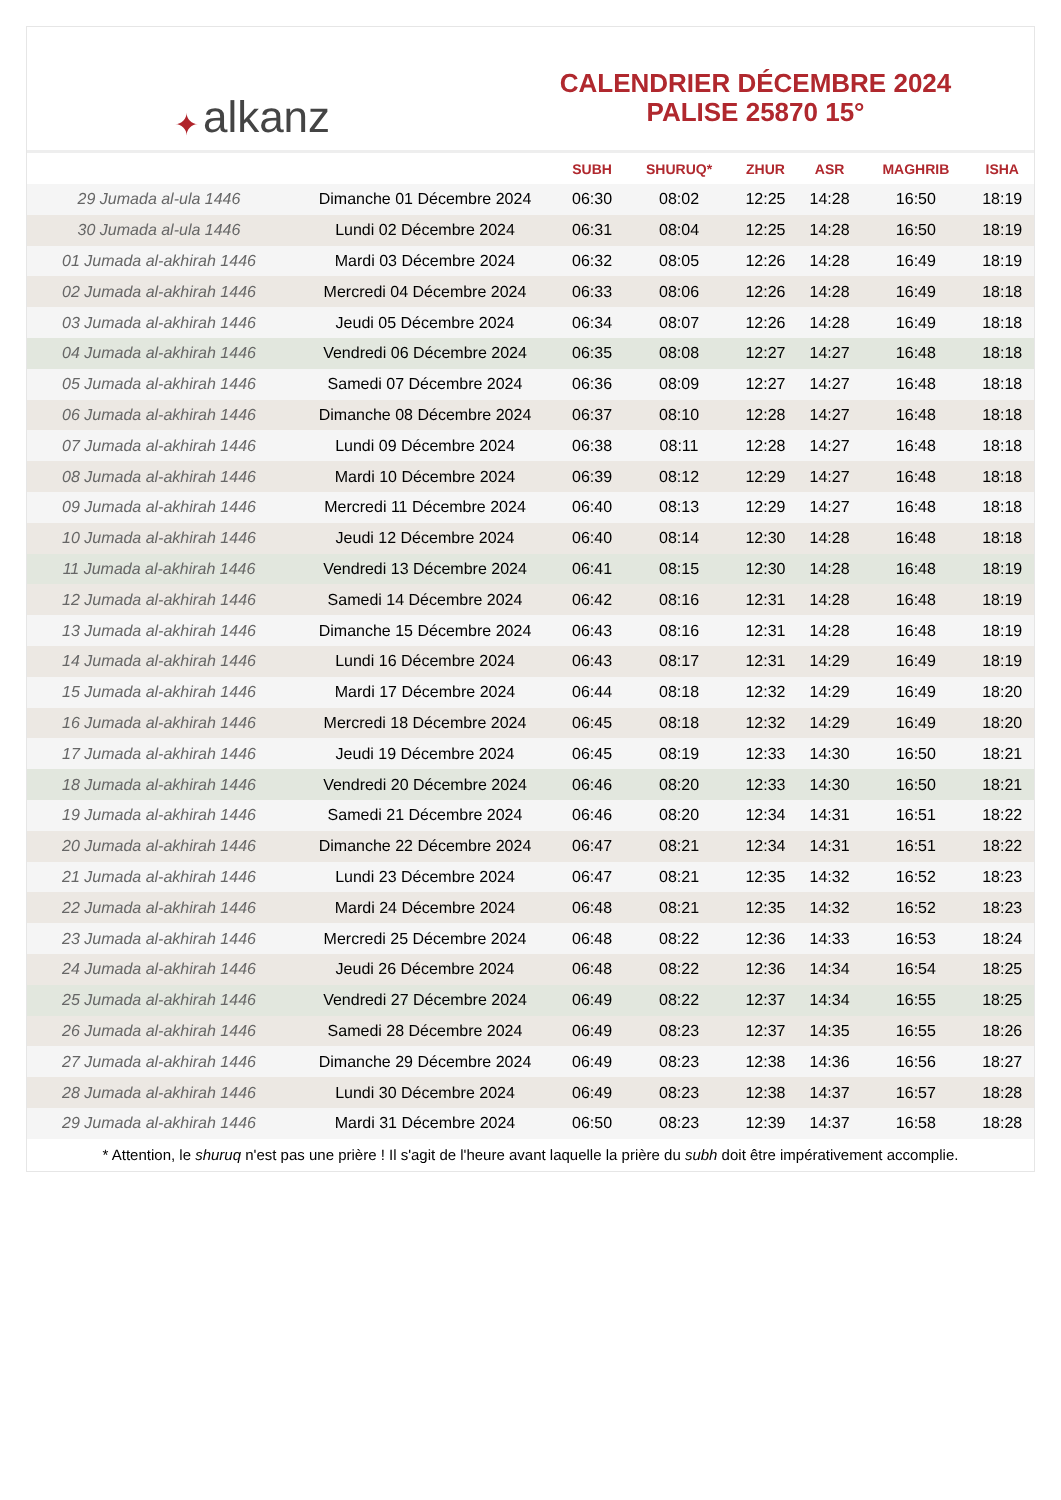✦ alkanz
CALENDRIER DÉCEMBRE 2024
PALISE 25870 15°
| | | SUBH | SHURUQ* | ZHUR | ASR | MAGHRIB | ISHA |
| --- | --- | --- | --- | --- | --- | --- | --- |
| 29 Jumada al-ula 1446 | Dimanche 01 Décembre 2024 | 06:30 | 08:02 | 12:25 | 14:28 | 16:50 | 18:19 |
| 30 Jumada al-ula 1446 | Lundi 02 Décembre 2024 | 06:31 | 08:04 | 12:25 | 14:28 | 16:50 | 18:19 |
| 01 Jumada al-akhirah 1446 | Mardi 03 Décembre 2024 | 06:32 | 08:05 | 12:26 | 14:28 | 16:49 | 18:19 |
| 02 Jumada al-akhirah 1446 | Mercredi 04 Décembre 2024 | 06:33 | 08:06 | 12:26 | 14:28 | 16:49 | 18:18 |
| 03 Jumada al-akhirah 1446 | Jeudi 05 Décembre 2024 | 06:34 | 08:07 | 12:26 | 14:28 | 16:49 | 18:18 |
| 04 Jumada al-akhirah 1446 | Vendredi 06 Décembre 2024 | 06:35 | 08:08 | 12:27 | 14:27 | 16:48 | 18:18 |
| 05 Jumada al-akhirah 1446 | Samedi 07 Décembre 2024 | 06:36 | 08:09 | 12:27 | 14:27 | 16:48 | 18:18 |
| 06 Jumada al-akhirah 1446 | Dimanche 08 Décembre 2024 | 06:37 | 08:10 | 12:28 | 14:27 | 16:48 | 18:18 |
| 07 Jumada al-akhirah 1446 | Lundi 09 Décembre 2024 | 06:38 | 08:11 | 12:28 | 14:27 | 16:48 | 18:18 |
| 08 Jumada al-akhirah 1446 | Mardi 10 Décembre 2024 | 06:39 | 08:12 | 12:29 | 14:27 | 16:48 | 18:18 |
| 09 Jumada al-akhirah 1446 | Mercredi 11 Décembre 2024 | 06:40 | 08:13 | 12:29 | 14:27 | 16:48 | 18:18 |
| 10 Jumada al-akhirah 1446 | Jeudi 12 Décembre 2024 | 06:40 | 08:14 | 12:30 | 14:28 | 16:48 | 18:18 |
| 11 Jumada al-akhirah 1446 | Vendredi 13 Décembre 2024 | 06:41 | 08:15 | 12:30 | 14:28 | 16:48 | 18:19 |
| 12 Jumada al-akhirah 1446 | Samedi 14 Décembre 2024 | 06:42 | 08:16 | 12:31 | 14:28 | 16:48 | 18:19 |
| 13 Jumada al-akhirah 1446 | Dimanche 15 Décembre 2024 | 06:43 | 08:16 | 12:31 | 14:28 | 16:48 | 18:19 |
| 14 Jumada al-akhirah 1446 | Lundi 16 Décembre 2024 | 06:43 | 08:17 | 12:31 | 14:29 | 16:49 | 18:19 |
| 15 Jumada al-akhirah 1446 | Mardi 17 Décembre 2024 | 06:44 | 08:18 | 12:32 | 14:29 | 16:49 | 18:20 |
| 16 Jumada al-akhirah 1446 | Mercredi 18 Décembre 2024 | 06:45 | 08:18 | 12:32 | 14:29 | 16:49 | 18:20 |
| 17 Jumada al-akhirah 1446 | Jeudi 19 Décembre 2024 | 06:45 | 08:19 | 12:33 | 14:30 | 16:50 | 18:21 |
| 18 Jumada al-akhirah 1446 | Vendredi 20 Décembre 2024 | 06:46 | 08:20 | 12:33 | 14:30 | 16:50 | 18:21 |
| 19 Jumada al-akhirah 1446 | Samedi 21 Décembre 2024 | 06:46 | 08:20 | 12:34 | 14:31 | 16:51 | 18:22 |
| 20 Jumada al-akhirah 1446 | Dimanche 22 Décembre 2024 | 06:47 | 08:21 | 12:34 | 14:31 | 16:51 | 18:22 |
| 21 Jumada al-akhirah 1446 | Lundi 23 Décembre 2024 | 06:47 | 08:21 | 12:35 | 14:32 | 16:52 | 18:23 |
| 22 Jumada al-akhirah 1446 | Mardi 24 Décembre 2024 | 06:48 | 08:21 | 12:35 | 14:32 | 16:52 | 18:23 |
| 23 Jumada al-akhirah 1446 | Mercredi 25 Décembre 2024 | 06:48 | 08:22 | 12:36 | 14:33 | 16:53 | 18:24 |
| 24 Jumada al-akhirah 1446 | Jeudi 26 Décembre 2024 | 06:48 | 08:22 | 12:36 | 14:34 | 16:54 | 18:25 |
| 25 Jumada al-akhirah 1446 | Vendredi 27 Décembre 2024 | 06:49 | 08:22 | 12:37 | 14:34 | 16:55 | 18:25 |
| 26 Jumada al-akhirah 1446 | Samedi 28 Décembre 2024 | 06:49 | 08:23 | 12:37 | 14:35 | 16:55 | 18:26 |
| 27 Jumada al-akhirah 1446 | Dimanche 29 Décembre 2024 | 06:49 | 08:23 | 12:38 | 14:36 | 16:56 | 18:27 |
| 28 Jumada al-akhirah 1446 | Lundi 30 Décembre 2024 | 06:49 | 08:23 | 12:38 | 14:37 | 16:57 | 18:28 |
| 29 Jumada al-akhirah 1446 | Mardi 31 Décembre 2024 | 06:50 | 08:23 | 12:39 | 14:37 | 16:58 | 18:28 |
* Attention, le shuruq n'est pas une prière ! Il s'agit de l'heure avant laquelle la prière du subh doit être impérativement accomplie.